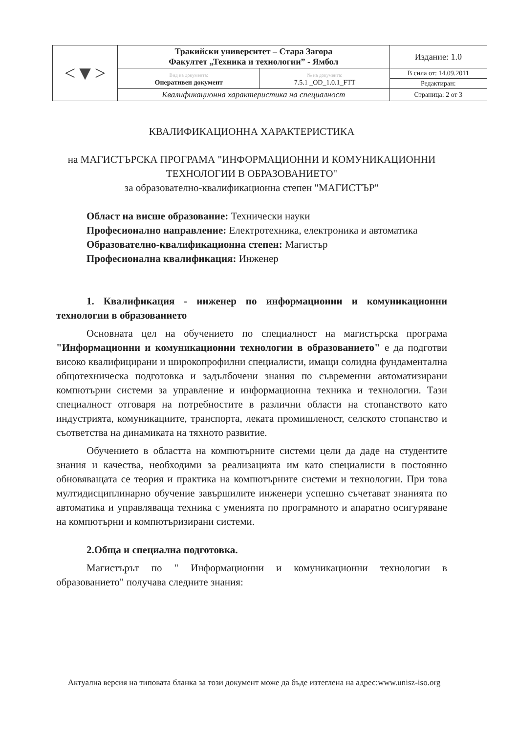| <▼> | Тракийски университет – Стара Загора Факултет „Техника и технологии” - Ямбол | | Издание: 1.0 |
| | Вид на документа: Оперативен документ | № на документа: 7.5.1 _OD_1.0.1_FTT | В сила от: 14.09.2011 |
| | | | Редактиран: |
| | Квалификационна характеристика на специалност | | Страница: 2 от 3 |
КВАЛИФИКАЦИОННА ХАРАКТЕРИСТИКА
на МАГИСТЪРСКА ПРОГРАМА "ИНФОРМАЦИОННИ И КОМУНИКАЦИОННИ ТЕХНОЛОГИИ В ОБРАЗОВАНИЕТО"
за образователно-квалификационна степен "МАГИСТЪР"
Област на висше образование: Технически науки
Професионално направление: Електротехника, електроника и автоматика
Образователно-квалификационна степен: Магистър
Професионална квалификация: Инженер
1. Квалификация - инженер по информационни и комуникационни технологии в образованието
Основната цел на обучението по специалност на магистърска програма "Информационни и комуникационни технологии в образованието" е да подготви високо квалифицирани и широкопрофилни специалисти, имащи солидна фундаментална общотехническа подготовка и задълбочени знания по съвременни автоматизирани компютърни системи за управление и информационна техника и технологии. Тази специалност отговаря на потребностите в различни области на стопанството като индустрията, комуникациите, транспорта, леката промишленост, селското стопанство и съответства на динамиката на тяхното развитие.
Обучението в областта на компютърните системи цели да даде на студентите знания и качества, необходими за реализацията им като специалисти в постоянно обновяващата се теория и практика на компютърните системи и технологии. При това мултидисциплинарно обучение завършилите инженери успешно съчетават знанията по автоматика и управляваща техника с уменията по програмното и апаратно осигуряване на компютърни и компютъризирани системи.
2.Обща и специална подготовка.
Магистърът по " Информационни и комуникационни технологии в образованието" получава следните знания:
Актуална версия на типовата бланка за този документ може да бъде изтеглена на адрес:www.unisz-iso.org